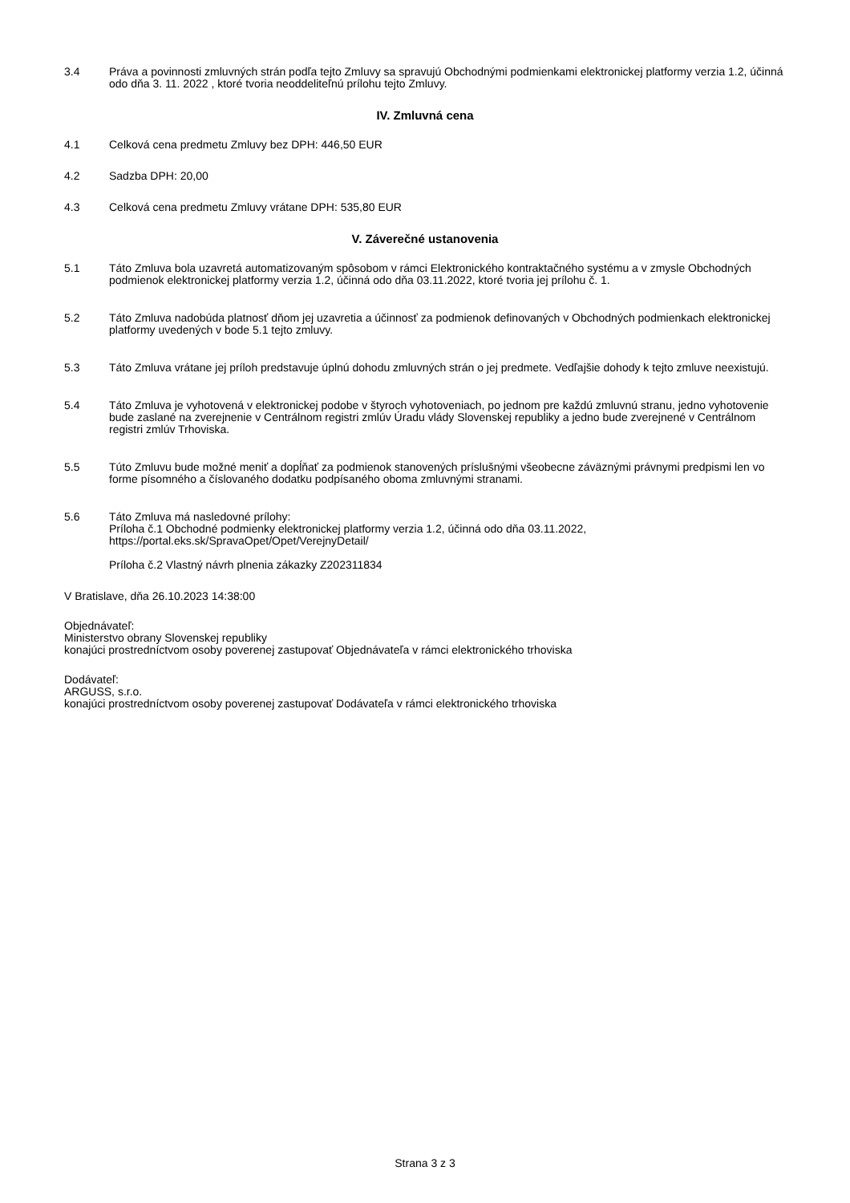3.4 Práva a povinnosti zmluvných strán podľa tejto Zmluvy sa spravujú Obchodnými podmienkami elektronickej platformy verzia 1.2, účinná odo dňa 3. 11. 2022 , ktoré tvoria neoddeliteľnú prílohu tejto Zmluvy.
IV. Zmluvná cena
4.1 Celková cena predmetu Zmluvy bez DPH: 446,50 EUR
4.2 Sadzba DPH: 20,00
4.3 Celková cena predmetu Zmluvy vrátane DPH: 535,80 EUR
V. Záverečné ustanovenia
5.1 Táto Zmluva bola uzavretá automatizovaným spôsobom v rámci Elektronického kontraktačného systému a v zmysle Obchodných podmienok elektronickej platformy verzia 1.2, účinná odo dňa 03.11.2022, ktoré tvoria jej prílohu č. 1.
5.2 Táto Zmluva nadobúda platnosť dňom jej uzavretia a účinnosť za podmienok definovaných v Obchodných podmienkach elektronickej platformy uvedených v bode 5.1 tejto zmluvy.
5.3 Táto Zmluva vrátane jej príloh predstavuje úplnú dohodu zmluvných strán o jej predmete. Vedľajšie dohody k tejto zmluve neexistujú.
5.4 Táto Zmluva je vyhotovená v elektronickej podobe v štyroch vyhotoveniach, po jednom pre každú zmluvnú stranu, jedno vyhotovenie bude zaslané na zverejnenie v Centrálnom registri zmlúv Úradu vlády Slovenskej republiky a jedno bude zverejnené v Centrálnom registri zmlúv Trhoviska.
5.5 Túto Zmluvu bude možné meniť a dopĺňať za podmienok stanovených príslušnými všeobecne záväznými právnymi predpismi len vo forme písomného a číslovaného dodatku podpísaného oboma zmluvnými stranami.
5.6 Táto Zmluva má nasledovné prílohy:
Príloha č.1 Obchodné podmienky elektronickej platformy verzia 1.2, účinná odo dňa 03.11.2022, https://portal.eks.sk/SpravaOpet/Opet/VerejnyDetail/
Príloha č.2 Vlastný návrh plnenia zákazky Z202311834
V Bratislave, dňa 26.10.2023 14:38:00
Objednávateľ:
Ministerstvo obrany Slovenskej republiky
konajúci prostredníctvom osoby poverenej zastupovať Objednávateľa v rámci elektronického trhoviska
Dodávateľ:
ARGUSS, s.r.o.
konajúci prostredníctvom osoby poverenej zastupovať Dodávateľa v rámci elektronického trhoviska
Strana 3 z 3